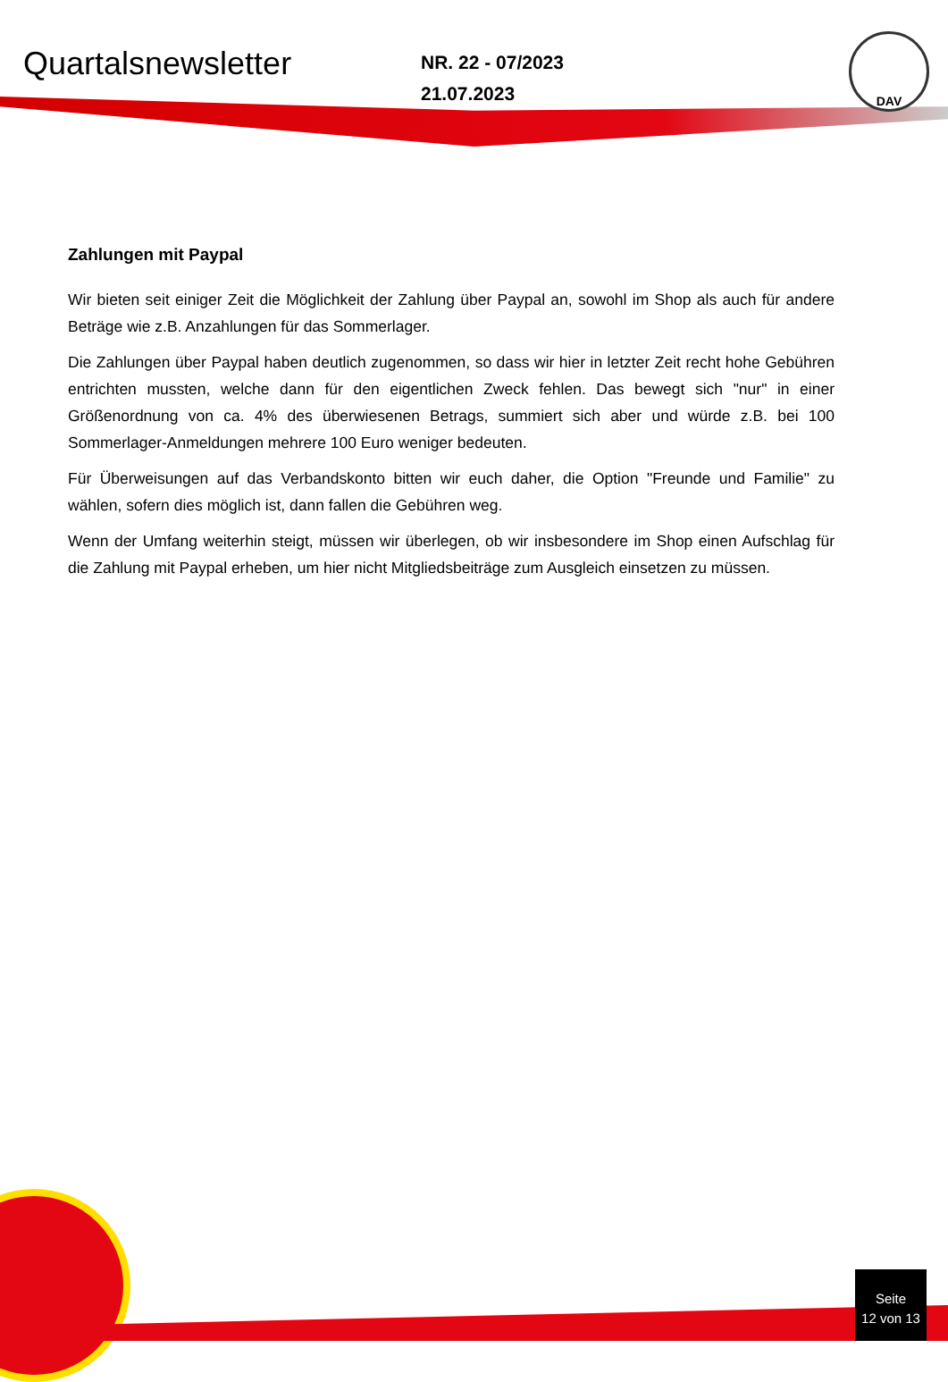DAV
Quartalsnewsletter
NR. 22 - 07/2023
21.07.2023
Zahlungen mit Paypal
Wir bieten seit einiger Zeit die Möglichkeit der Zahlung über Paypal an, sowohl im Shop als auch für andere Beträge wie z.B. Anzahlungen für das Sommerlager.
Die Zahlungen über Paypal haben deutlich zugenommen, so dass wir hier in letzter Zeit recht hohe Gebühren entrichten mussten, welche dann für den eigentlichen Zweck fehlen. Das bewegt sich "nur" in einer Größenordnung von ca. 4% des überwiesenen Betrags, summiert sich aber und würde z.B. bei 100 Sommerlager-Anmeldungen mehrere 100 Euro weniger bedeuten.
Für Überweisungen auf das Verbandskonto bitten wir euch daher, die Option "Freunde und Familie" zu wählen, sofern dies möglich ist, dann fallen die Gebühren weg.
Wenn der Umfang weiterhin steigt, müssen wir überlegen, ob wir insbesondere im Shop einen Aufschlag für die Zahlung mit Paypal erheben, um hier nicht Mitgliedsbeiträge zum Ausgleich einsetzen zu müssen.
Seite
12 von 13